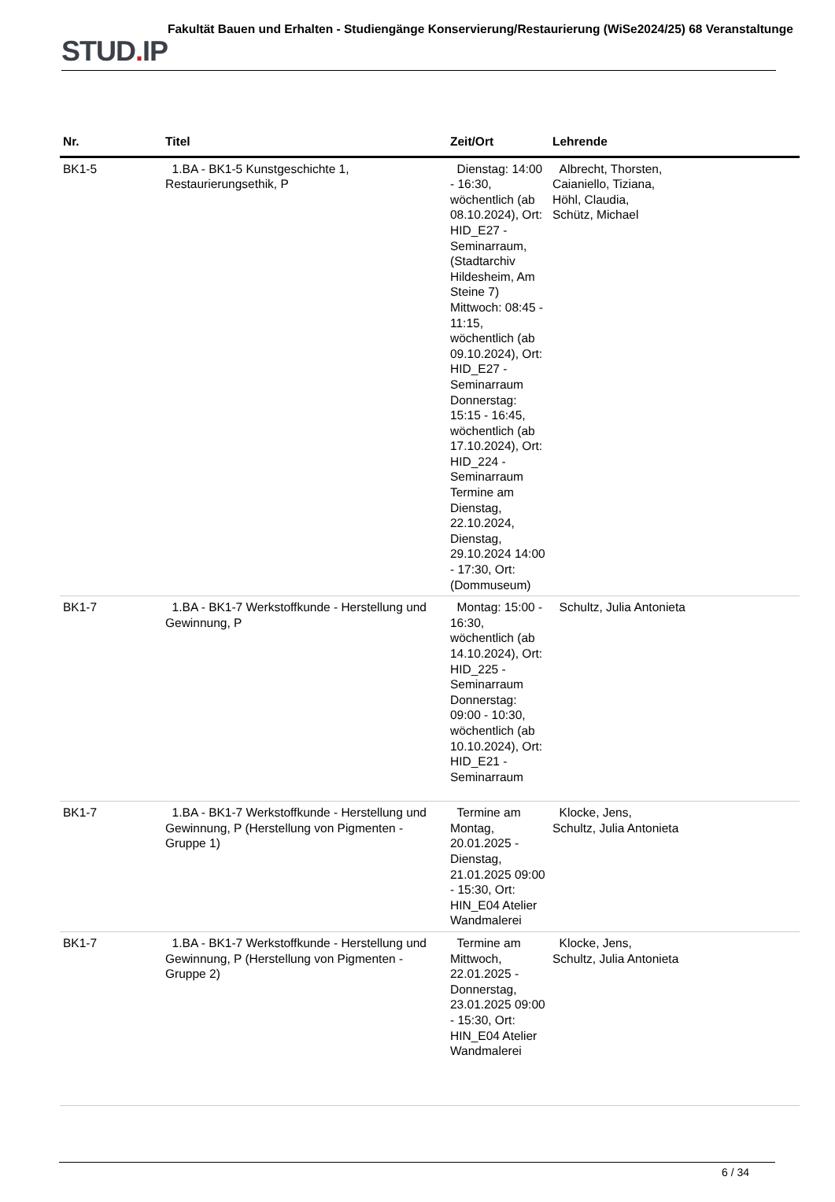STUD. IP
Fakultät Bauen und Erhalten - Studiengänge Konservierung/Restaurierung (WiSe2024/25) 68 Veranstaltunge
| Nr. | Titel | Zeit/Ort | Lehrende |
| --- | --- | --- | --- |
| BK1-5 | 1.BA - BK1-5 Kunstgeschichte 1, Restaurierungsethik, P | Dienstag: 14:00 - 16:30, wöchentlich (ab 08.10.2024), Ort: HID_E27 - Seminarraum, (Stadtarchiv Hildesheim, Am Steine 7) Mittwoch: 08:45 - 11:15, wöchentlich (ab 09.10.2024), Ort: HID_E27 - Seminarraum Donnerstag: 15:15 - 16:45, wöchentlich (ab 17.10.2024), Ort: HID_224 - Seminarraum Termine am Dienstag, 22.10.2024, Dienstag, 29.10.2024 14:00 - 17:30, Ort: (Dommuseum) | Albrecht, Thorsten, Caianiello, Tiziana, Höhl, Claudia, Schütz, Michael |
| BK1-7 | 1.BA - BK1-7 Werkstoffkunde - Herstellung und Gewinnung, P | Montag: 15:00 - 16:30, wöchentlich (ab 14.10.2024), Ort: HID_225 - Seminarraum Donnerstag: 09:00 - 10:30, wöchentlich (ab 10.10.2024), Ort: HID_E21 - Seminarraum | Schultz, Julia Antonieta |
| BK1-7 | 1.BA - BK1-7 Werkstoffkunde - Herstellung und Gewinnung, P (Herstellung von Pigmenten - Gruppe 1) | Termine am Montag, 20.01.2025 - Dienstag, 21.01.2025 09:00 - 15:30, Ort: HIN_E04 Atelier Wandmalerei | Klocke, Jens, Schultz, Julia Antonieta |
| BK1-7 | 1.BA - BK1-7 Werkstoffkunde - Herstellung und Gewinnung, P (Herstellung von Pigmenten - Gruppe 2) | Termine am Mittwoch, 22.01.2025 - Donnerstag, 23.01.2025 09:00 - 15:30, Ort: HIN_E04 Atelier Wandmalerei | Klocke, Jens, Schultz, Julia Antonieta |
6 / 34